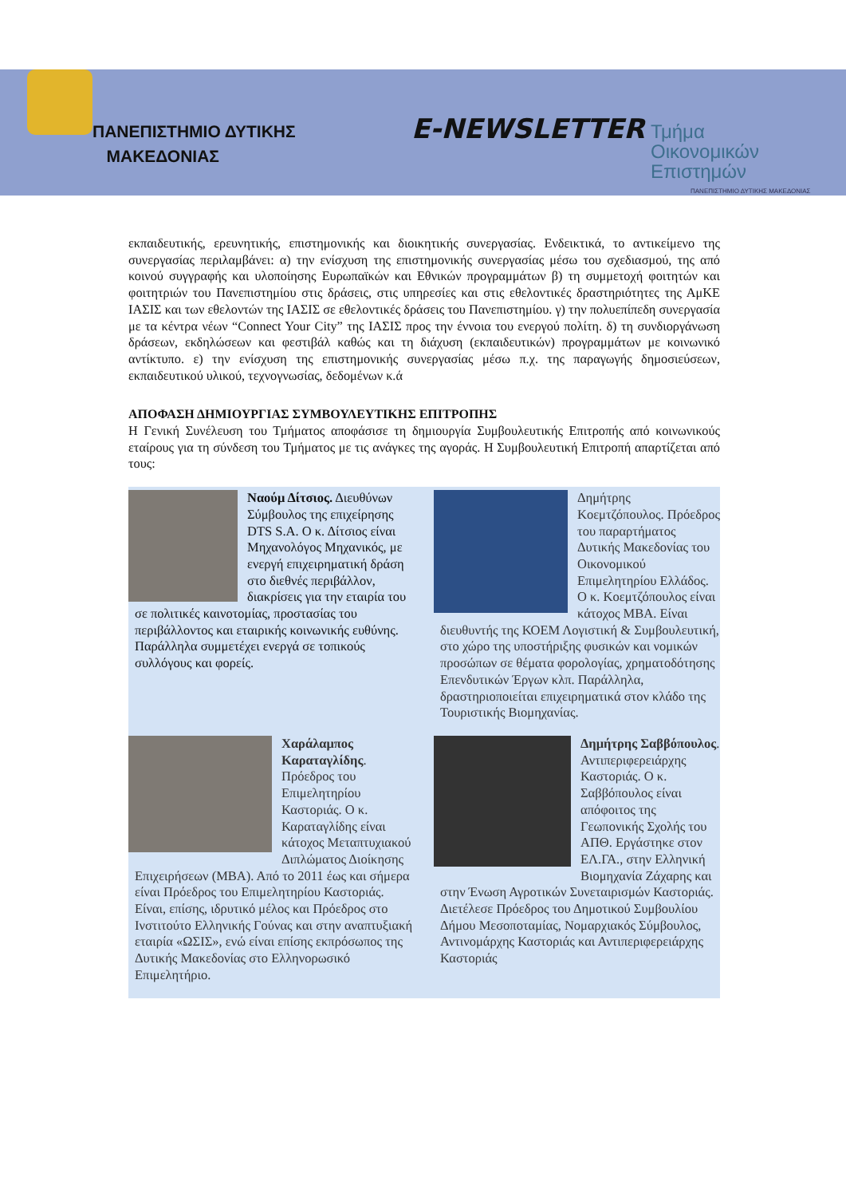ΠΑΝΕΠΙΣΤΗΜΙΟ ΔΥΤΙΚΗΣ
ΜΑΚΕΔΟΝΙΑΣ
E-NEWSLETTER
Τμήμα
Οικονομικών
Επιστημών
ΠΑΝΕΠΙΣΤΗΜΙΟ ΔΥΤΙΚΗΣ ΜΑΚΕΔΟΝΙΑΣ
εκπαιδευτικής, ερευνητικής, επιστημονικής και διοικητικής συνεργασίας. Ενδεικτικά, το αντικείμενο της συνεργασίας περιλαμβάνει: α) την ενίσχυση της επιστημονικής συνεργασίας μέσω του σχεδιασμού, της από κοινού συγγραφής και υλοποίησης Ευρωπαϊκών και Εθνικών προγραμμάτων β) τη συμμετοχή φοιτητών και φοιτητριών του Πανεπιστημίου στις δράσεις, στις υπηρεσίες και στις εθελοντικές δραστηριότητες της ΑμΚΕ ΙΑΣΙΣ και των εθελοντών της ΙΑΣΙΣ σε εθελοντικές δράσεις του Πανεπιστημίου. γ) την πολυεπίπεδη συνεργασία με τα κέντρα νέων “Connect Your City” της ΙΑΣΙΣ προς την έννοια του ενεργού πολίτη. δ) τη συνδιοργάνωση δράσεων, εκδηλώσεων και φεστιβάλ καθώς και τη διάχυση (εκπαιδευτικών) προγραμμάτων με κοινωνικό αντίκτυπο. ε) την ενίσχυση της επιστημονικής συνεργασίας μέσω π.χ. της παραγωγής δημοσιεύσεων, εκπαιδευτικού υλικού, τεχνογνωσίας, δεδομένων κ.ά
ΑΠΟΦΑΣΗ ΔΗΜΙΟΥΡΓΙΑΣ ΣΥΜΒΟΥΛΕΥΤΙΚΗΣ ΕΠΙΤΡΟΠΗΣ
Η Γενική Συνέλευση του Τμήματος αποφάσισε τη δημιουργία Συμβουλευτικής Επιτροπής από κοινωνικούς εταίρους για τη σύνδεση του Τμήματος με τις ανάγκες της αγοράς. Η Συμβουλευτική Επιτροπή απαρτίζεται από τους:
Ναούμ Δίτσιος. Διευθύνων Σύμβουλος της επιχείρησης DTS S.A. Ο κ. Δίτσιος είναι Μηχανολόγος Μηχανικός, με ενεργή επιχειρηματική δράση στο διεθνές περιβάλλον, διακρίσεις για την εταιρία του σε πολιτικές καινοτομίας, προστασίας του περιβάλλοντος και εταιρικής κοινωνικής ευθύνης. Παράλληλα συμμετέχει ενεργά σε τοπικούς συλλόγους και φορείς.
Δημήτρης Κοεμτζόπουλος. Πρόεδρος του παραρτήματος Δυτικής Μακεδονίας του Οικονομικού Επιμελητηρίου Ελλάδος. Ο κ. Κοεμτζόπουλος είναι κάτοχος MBA. Είναι διευθυντής της ΚΟΕΜ Λογιστική & Συμβουλευτική, στο χώρο της υποστήριξης φυσικών και νομικών προσώπων σε θέματα φορολογίας, χρηματοδότησης Επενδυτικών Έργων κλπ. Παράλληλα, δραστηριοποιείται επιχειρηματικά στον κλάδο της Τουριστικής Βιομηχανίας.
Χαράλαμπος Καραταγλίδης. Πρόεδρος του Επιμελητηρίου Καστοριάς. Ο κ. Καραταγλίδης είναι κάτοχος Μεταπτυχιακού Διπλώματος Διοίκησης Επιχειρήσεων (MBA). Από το 2011 έως και σήμερα είναι Πρόεδρος του Επιμελητηρίου Καστοριάς. Είναι, επίσης, ιδρυτικό μέλος και Πρόεδρος στο Ινστιτούτο Ελληνικής Γούνας και στην αναπτυξιακή εταιρία «ΩΣΙΣ», ενώ είναι επίσης εκπρόσωπος της Δυτικής Μακεδονίας στο Ελληνορωσικό Επιμελητήριο.
Δημήτρης Σαββόπουλος. Αντιπεριφερειάρχης Καστοριάς. Ο κ. Σαββόπουλος είναι απόφοιτος της Γεωπονικής Σχολής του ΑΠΘ. Εργάστηκε στον ΕΛ.ΓΑ., στην Ελληνική Βιομηχανία Ζάχαρης και στην Ένωση Αγροτικών Συνεταιρισμών Καστοριάς. Διετέλεσε Πρόεδρος του Δημοτικού Συμβουλίου Δήμου Μεσοποταμίας, Νομαρχιακός Σύμβουλος, Αντινομάρχης Καστοριάς και Αντιπεριφερειάρχης Καστοριάς